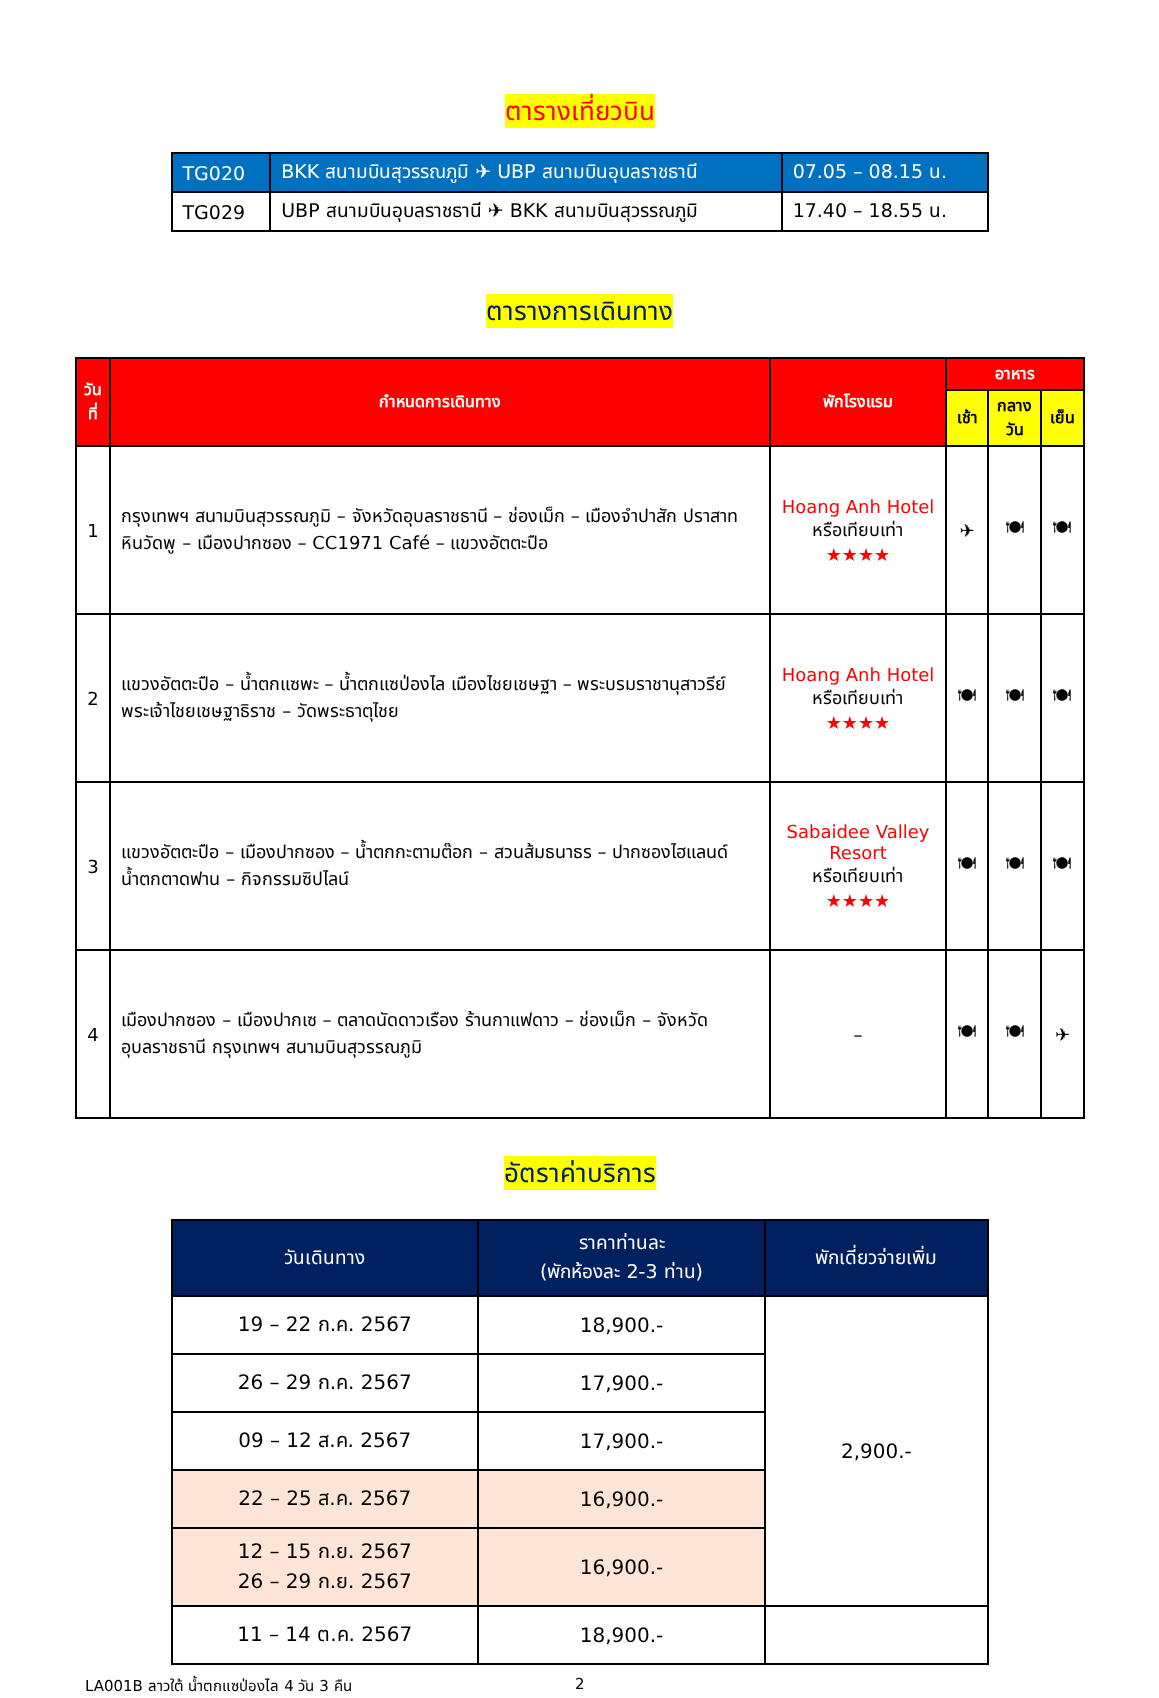ตารางเที่ยวบิน
| TG020 | BKK สนามบินสุวรรณภูมิ ✈ UBP สนามบินอุบลราชธานี | 07.05 – 08.15 น. |
| TG029 | UBP สนามบินอุบลราชธานี ✈ BKK สนามบินสุวรรณภูมิ | 17.40 – 18.55 น. |
ตารางการเดินทาง
| วันที่ | กำหนดการเดินทาง | พักโรงแรม | อาหาร | | |
| --- | --- | --- | --- | --- | --- |
| | | | เช้า | กลางวัน | เย็น |
| 1 | กรุงเทพฯ สนามบินสุวรรณภูมิ – จังหวัดอุบลราชธานี – ช่องเม็ก – เมืองจำปาสัก ปราสาทหินวัดพู – เมืองปากซอง – CC1971 Café – แขวงอัตตะปือ | Hoang Anh Hotel หรือเทียบเท่า ★★★★ | ✈ | 🍽 | 🍽 |
| 2 | แขวงอัตตะปือ – น้ำตกแซพะ – น้ำตกแซป่องไล เมืองไชยเชษฐา – พระบรมราชานุสาวรีย์พระเจ้าไชยเชษฐาธิราช – วัดพระธาตุไชย | Hoang Anh Hotel หรือเทียบเท่า ★★★★ | 🍽 | 🍽 | 🍽 |
| 3 | แขวงอัตตะปือ – เมืองปากซอง – น้ำตกกะตามต๊อก – สวนส้มธนาธร – ปากซองไฮแลนด์ น้ำตกตาดฟาน – กิจกรรมซิปไลน์ | Sabaidee Valley Resort หรือเทียบเท่า ★★★★ | 🍽 | 🍽 | 🍽 |
| 4 | เมืองปากซอง – เมืองปากเซ – ตลาดนัดดาวเรือง ร้านกาแฟดาว – ช่องเม็ก – จังหวัดอุบลราชธานี กรุงเทพฯ สนามบินสุวรรณภูมิ | – | 🍽 | 🍽 | ✈ |
อัตราค่าบริการ
| วันเดินทาง | ราคาท่านละ (พักห้องละ 2-3 ท่าน) | พักเดี่ยวจ่ายเพิ่ม |
| --- | --- | --- |
| 19 – 22 ก.ค. 2567 | 18,900.- | 2,900.- |
| 26 – 29 ก.ค. 2567 | 17,900.- | |
| 09 – 12 ส.ค. 2567 | 17,900.- | |
| 22 – 25 ส.ค. 2567 | 16,900.- | |
| 12 – 15 ก.ย. 2567 26 – 29 ก.ย. 2567 | 16,900.- | |
| 11 – 14 ต.ค. 2567 | 18,900.- | |
LA001B ลาวใต้ น้ำตกแซป่องไล 4 วัน 3 คืน 2